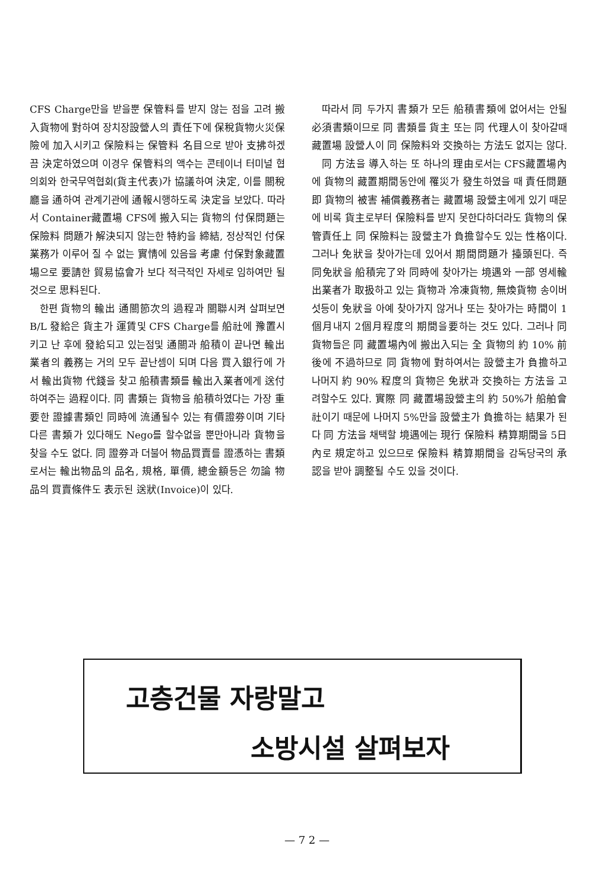CFS Charge만을 받을뿐 保管料를 받지 않는 점을 고려 搬入貨物에 對하여 장치장設營人의 責任下에 保稅貨物火災保險에 加入시키고 保險料는 保管料 名目으로 받아 支拂하겠끔 決定하였으며 이경우 保管料의 액수는 콘테이너 터미널 협의회와 한국무역협회(貨主代表)가 協議하여 決定, 이를 關稅廳을 通하여 관계기관에 通報시행하도록 決定을 보았다. 따라서 Container藏置場 CFS에 搬入되는 貨物의 付保問題는 保險料 問題가 解決되지 않는한 特約을 締結, 정상적인 付保業務가 이루어 질 수 없는 實情에 있음을 考慮 付保對象藏置場으로 要請한 貿易協會가 보다 적극적인 자세로 임하여만 될 것으로 思料된다.
한편 貨物의 輸出 通關節次의 過程과 關聯시켜 살펴보면 B/L 發給은 貨主가 運賃및 CFS Charge를 船社에 豫置시키고 난 후에 發給되고 있는점및 通關과 船積이 끝나면 輸出業者의 義務는 거의 모두 끝난셈이 되며 다음 買入銀行에 가서 輸出貨物 代錢을 찾고 船積書類를 輸出入業者에게 送付하여주는 過程이다. 同 書類는 貨物을 船積하였다는 가장 重要한 證據書類인 同時에 流通될수 있는 有價證券이며 기타 다른 書類가 있다해도 Nego를 할수없을 뿐만아니라 貨物을 찾을 수도 없다. 同 證券과 더불어 物品買賣를 證憑하는 書類로서는 輸出物品의 品名, 規格, 單價, 總金額등은 勿論 物品의 買賣條件도 表示된 送狀(Invoice)이 있다.
따라서 同 두가지 書類가 모든 船積書類에 없어서는 안될 必須書類이므로 同 書類를 貨主 또는 同 代理人이 찾아갈때 藏置場 設營人이 同 保險料와 交換하는 方法도 없지는 않다.
同 方法을 導入하는 또 하나의 理由로서는 CFS藏置場內에 貨物의 藏置期間동안에 罹災가 發生하였을 때 責任問題即 貨物의 被害 補償義務者는 藏置場 設營主에게 있기 때문에 비록 貨主로부터 保險料를 받지 못한다하더라도 貨物의 保管責任上 同 保險料는 設營主가 負擔할수도 있는 性格이다. 그러나 免狀을 찾아가는데 있어서 期間問題가 擡頭된다. 즉 同免狀을 船積完了와 同時에 찾아가는 境遇와 一部 영세輸出業者가 取扱하고 있는 貨物과 冷凍貨物, 無煥貨物 송이버섯등이 免狀을 아예 찾아가지 않거나 또는 찾아가는 時間이 1個月내지 2個月程度의 期間을要하는 것도 있다. 그러나 同 貨物들은 同 藏置場內에 搬出入되는 全 貨物의 約 10% 前後에 不過하므로 同 貨物에 對하여서는 設營主가 負擔하고 나머지 約 90% 程度의 貨物은 免狀과 交換하는 方法을 고려할수도 있다. 實際 同 藏置場設營主의 約 50%가 船舶會社이기 때문에 나머지 5%만을 設營主가 負擔하는 結果가 된다 同 方法을 채택할 境遇에는 現行 保險料 精算期間을 5日內로 規定하고 있으므로 保險料 精算期間을 감독당국의 承認을 받아 調整될 수도 있을 것이다.
고층건물 자랑말고
소방시설 살펴보자
— 7 2 —